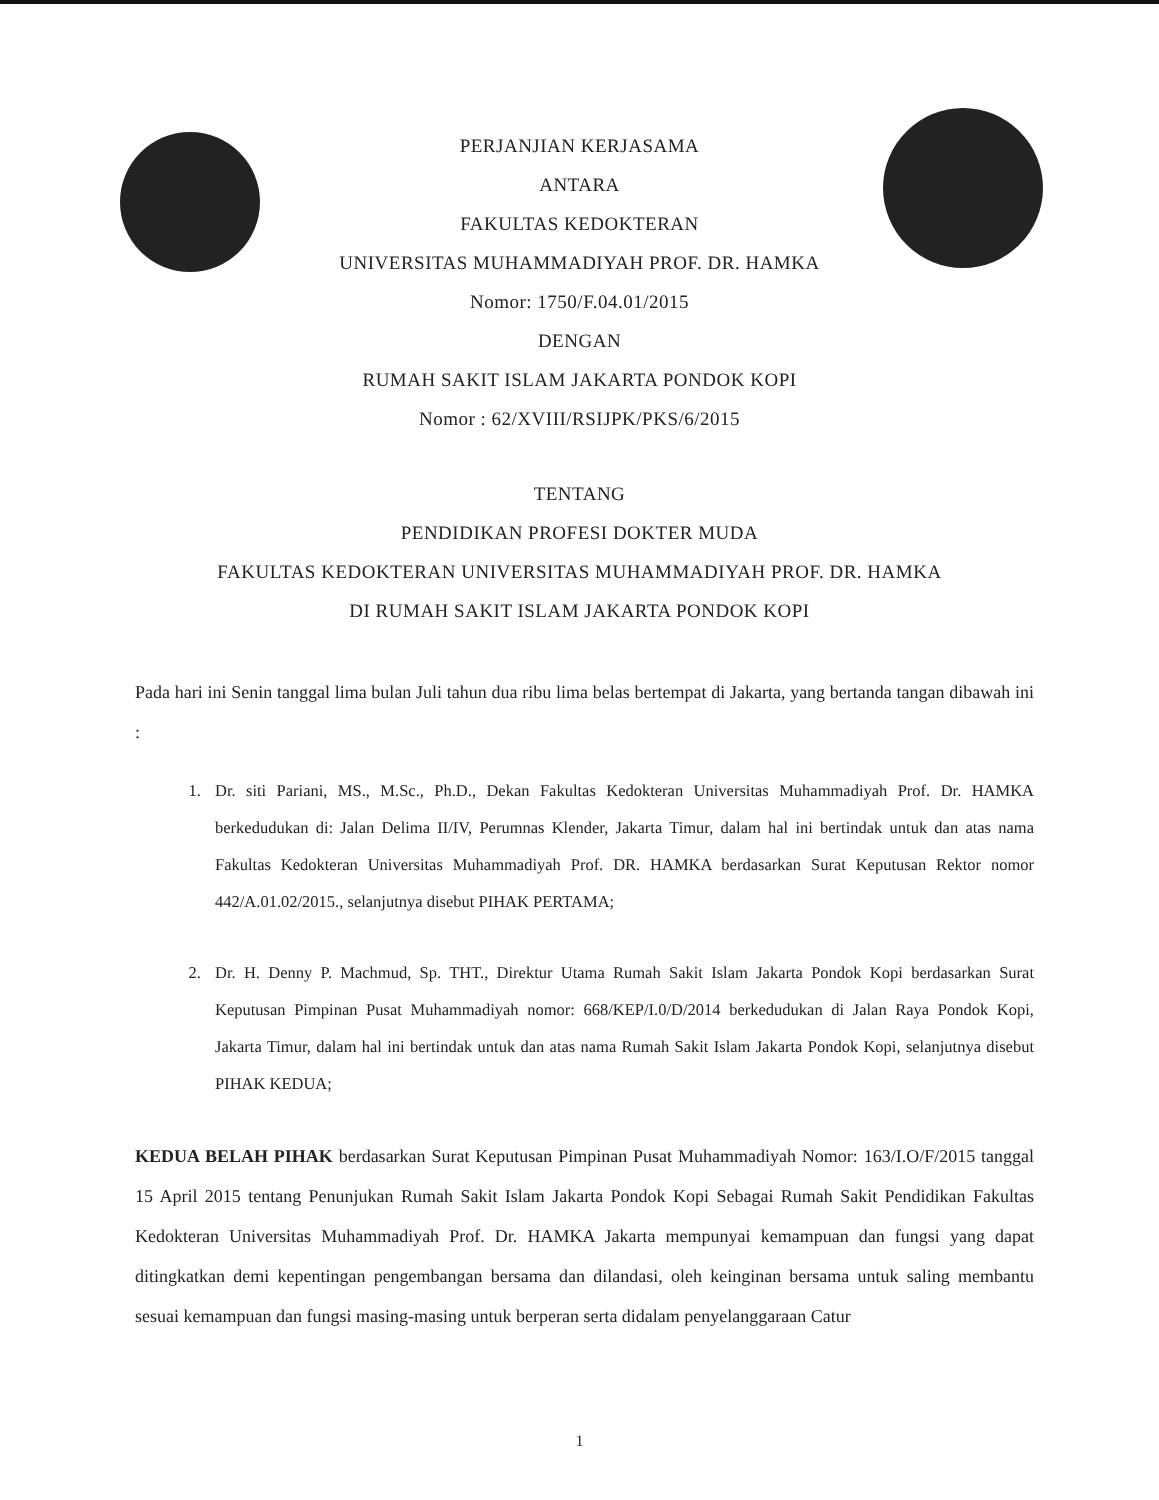PERJANJIAN KERJASAMA
ANTARA
FAKULTAS KEDOKTERAN
UNIVERSITAS MUHAMMADIYAH PROF. DR. HAMKA
Nomor: 1750/F.04.01/2015
DENGAN
RUMAH SAKIT ISLAM JAKARTA PONDOK KOPI
Nomor : 62/XVIII/RSIJPK/PKS/6/2015
TENTANG
PENDIDIKAN PROFESI DOKTER MUDA
FAKULTAS KEDOKTERAN UNIVERSITAS MUHAMMADIYAH PROF. DR. HAMKA
DI RUMAH SAKIT ISLAM JAKARTA PONDOK KOPI
Pada hari ini Senin tanggal lima bulan Juli tahun dua ribu lima belas bertempat di Jakarta, yang bertanda tangan dibawah ini :
1. Dr. siti Pariani, MS., M.Sc., Ph.D., Dekan Fakultas Kedokteran Universitas Muhammadiyah Prof. Dr. HAMKA berkedudukan di: Jalan Delima II/IV, Perumnas Klender, Jakarta Timur, dalam hal ini bertindak untuk dan atas nama Fakultas Kedokteran Universitas Muhammadiyah Prof. DR. HAMKA berdasarkan Surat Keputusan Rektor nomor 442/A.01.02/2015., selanjutnya disebut PIHAK PERTAMA;
2. Dr. H. Denny P. Machmud, Sp. THT., Direktur Utama Rumah Sakit Islam Jakarta Pondok Kopi berdasarkan Surat Keputusan Pimpinan Pusat Muhammadiyah nomor: 668/KEP/I.0/D/2014 berkedudukan di Jalan Raya Pondok Kopi, Jakarta Timur, dalam hal ini bertindak untuk dan atas nama Rumah Sakit Islam Jakarta Pondok Kopi, selanjutnya disebut PIHAK KEDUA;
KEDUA BELAH PIHAK berdasarkan Surat Keputusan Pimpinan Pusat Muhammadiyah Nomor: 163/I.O/F/2015 tanggal 15 April 2015 tentang Penunjukan Rumah Sakit Islam Jakarta Pondok Kopi Sebagai Rumah Sakit Pendidikan Fakultas Kedokteran Universitas Muhammadiyah Prof. Dr. HAMKA Jakarta mempunyai kemampuan dan fungsi yang dapat ditingkatkan demi kepentingan pengembangan bersama dan dilandasi, oleh keinginan bersama untuk saling membantu sesuai kemampuan dan fungsi masing-masing untuk berperan serta didalam penyelanggaraan Catur
1